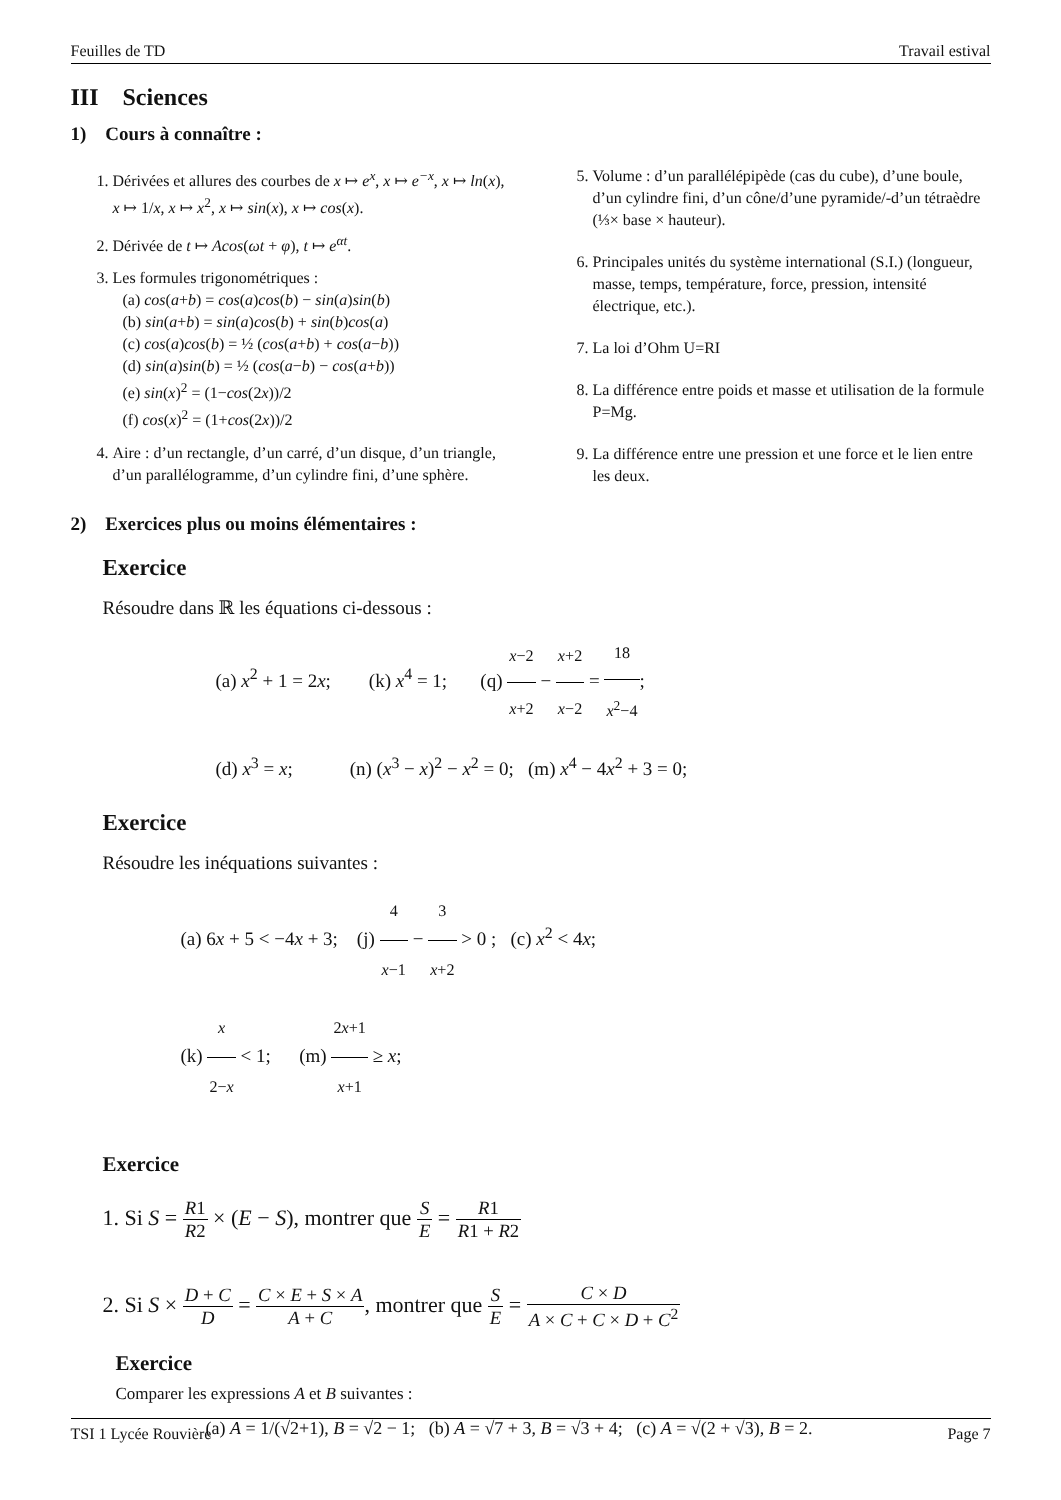Feuilles de TD Travail estival
III Sciences
1) Cours à connaître :
1. Dérivées et allures des courbes de x ↦ e<sup>x</sup>, x ↦ e<sup>−x</sup>, x ↦ ln(x), x ↦ 1/x, x ↦ x<sup>2</sup>, x ↦ sin(x), x ↦ cos(x).
2. Dérivée de t ↦ Acos(ωt + φ), t ↦ e<sup>αt</sup>.
3. Les formules trigonométriques :
(a) cos(a+b) = cos(a)cos(b) − sin(a)sin(b)
(b) sin(a+b) = sin(a)cos(b) + sin(b)cos(a)
(c) cos(a)cos(b) = ½ (cos(a+b) + cos(a−b))
(d) sin(a)sin(b) = ½ (cos(a−b) − cos(a+b))
(e) sin(x)<sup>2</sup> = (1−cos(2x))/2
(f) cos(x)<sup>2</sup> = (1+cos(2x))/2
4. Aire : d’un rectangle, d’un carré, d’un disque, d’un triangle, d’un parallélogramme, d’un cylindre fini, d’une sphère.
5. Volume : d’un parallélépipède (cas du cube), d’une boule, d’un cylindre fini, d’un cône/d’une pyramide/-d’un tétraèdre (⅓× base × hauteur).
6. Principales unités du système international (S.I.) (longueur, masse, temps, température, force, pression, intensité électrique, etc.).
7. La loi d’Ohm U=RI
8. La différence entre poids et masse et utilisation de la formule P=Mg.
9. La différence entre une pression et une force et le lien entre les deux.
2) Exercices plus ou moins élémentaires :
Exercice
Résoudre dans ℝ les équations ci-dessous :
(a) x<sup>2</sup> + 1 = 2x; (k) x<sup>4</sup> = 1; (q) x−2 x+2 − x+2 x−2 = 18 x<sup>2</sup>−4;
(d) x<sup>3</sup> = x; (n) (x<sup>3</sup> − x)<sup>2</sup> − x<sup>2</sup> = 0; (m) x<sup>4</sup> − 4x<sup>2</sup> + 3 = 0;
Exercice
Résoudre les inéquations suivantes :
(a) 6x + 5 < −4x + 3; (j) 4 x−1 − 3 x+2 > 0 ; (c) x<sup>2</sup> < 4x;
(k) x 2−x < 1; (m) 2x+1 x+1 ≥ x;
Exercice
1. Si S = R1 R2 × (E − S), montrer que S E = R1 R1 + R2
2. Si S × D + C D = C × E + S × A A + C, montrer que S E = C × D A × C + C × D + C<sup>2</sup>
Exercice
Comparer les expressions A et B suivantes :
(a) A = 1/(√2+1), B = √2 − 1; (b) A = √7 + 3, B = √3 + 4; (c) A = √(2 + √3), B = 2.
TSI 1 Lycée Rouvière Page 7